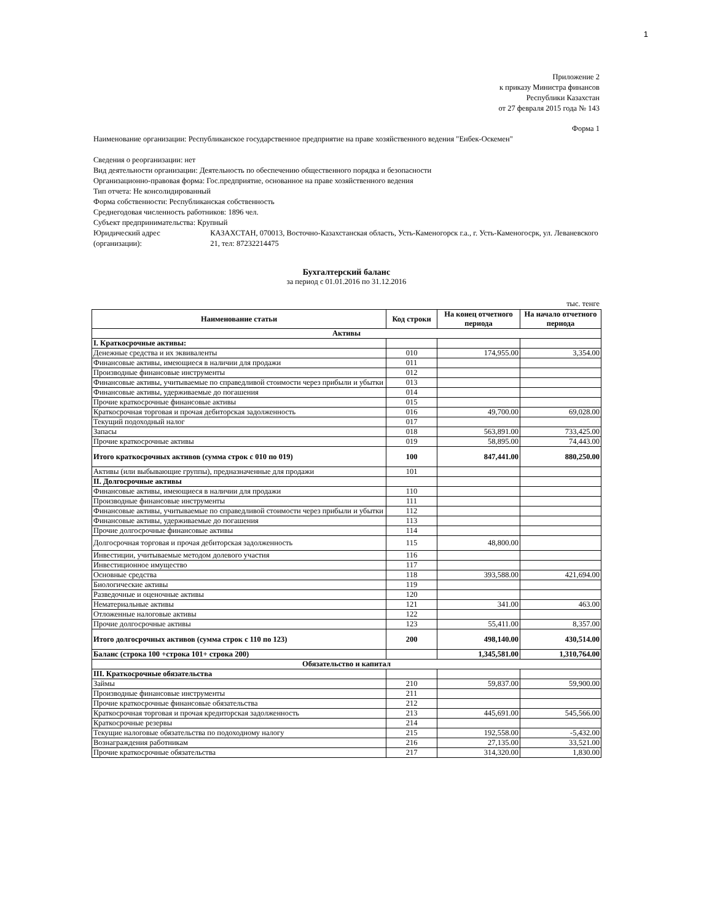1
Приложение 2
к приказу Министра финансов
Республики Казахстан
от 27 февраля 2015 года № 143
Форма 1
Наименование организации: Республиканское государственное предприятие на праве хозяйственного ведения "Енбек-Оскемен"
Сведения о реорганизации: нет
Вид деятельности организации: Деятельность по обеспечению общественного порядка и безопасности
Организационно-правовая форма: Гос.предприятие, основанное на праве хозяйственного ведения
Тип отчета: Не консолидированный
Форма собственности: Республиканская собственность
Среднегодовая численность работников: 1896 чел.
Субъект предпринимательства: Крупный
Юридический адрес (организации):
КАЗАХСТАН, 070013, Восточно-Казахстанская область, Усть-Каменогорск г.а., г. Усть-Каменогосрк, ул. Леваневского 21, тел: 87232214475
Бухгалтерский баланс
за период с 01.01.2016 по 31.12.2016
тыс. тенге
| Наименование статьи | Код строки | На конец отчетного периода | На начало отчетного периода |
| --- | --- | --- | --- |
| Активы | | | |
| I. Краткосрочные активы: | | | |
| Денежные средства и их эквиваленты | 010 | 174,955.00 | 3,354.00 |
| Финансовые активы, имеющиеся в наличии для продажи | 011 | | |
| Производные финансовые инструменты | 012 | | |
| Финансовые активы, учитываемые по справедливой стоимости через прибыли и убытки | 013 | | |
| Финансовые активы, удерживаемые до погашения | 014 | | |
| Прочие краткосрочные финансовые активы | 015 | | |
| Краткосрочная торговая и прочая дебиторская задолженность | 016 | 49,700.00 | 69,028.00 |
| Текущий подоходный налог | 017 | | |
| Запасы | 018 | 563,891.00 | 733,425.00 |
| Прочие краткосрочные активы | 019 | 58,895.00 | 74,443.00 |
| Итого краткосрочных активов (сумма строк с 010 по 019) | 100 | 847,441.00 | 880,250.00 |
| Активы (или выбывающие группы), предназначенные для продажи | 101 | | |
| II. Долгосрочные активы | | | |
| Финансовые активы, имеющиеся в наличии для продажи | 110 | | |
| Производные финансовые инструменты | 111 | | |
| Финансовые активы, учитываемые по справедливой стоимости через прибыли и убытки | 112 | | |
| Финансовые активы, удерживаемые до погашения | 113 | | |
| Прочие долгосрочные финансовые активы | 114 | | |
| Долгосрочная торговая и прочая дебиторская задолженность | 115 | 48,800.00 | |
| Инвестиции, учитываемые методом долевого участия | 116 | | |
| Инвестиционное имущество | 117 | | |
| Основные средства | 118 | 393,588.00 | 421,694.00 |
| Биологические активы | 119 | | |
| Разведочные и оценочные активы | 120 | | |
| Нематериальные активы | 121 | 341.00 | 463.00 |
| Отложенные налоговые активы | 122 | | |
| Прочие долгосрочные активы | 123 | 55,411.00 | 8,357.00 |
| Итого долгосрочных активов (сумма строк с 110 по 123) | 200 | 498,140.00 | 430,514.00 |
| Баланс (строка 100 +строка 101+ строка 200) | | 1,345,581.00 | 1,310,764.00 |
| Обязательство и капитал | | | |
| III. Краткосрочные обязательства | | | |
| Займы | 210 | 59,837.00 | 59,900.00 |
| Производные финансовые инструменты | 211 | | |
| Прочие краткосрочные финансовые обязательства | 212 | | |
| Краткосрочная торговая и прочая кредиторская задолженность | 213 | 445,691.00 | 545,566.00 |
| Краткосрочные резервы | 214 | | |
| Текущие налоговые обязательства по подоходному налогу | 215 | 192,558.00 | -5,432.00 |
| Вознаграждения работникам | 216 | 27,135.00 | 33,521.00 |
| Прочие краткосрочные обязательства | 217 | 314,320.00 | 1,830.00 |